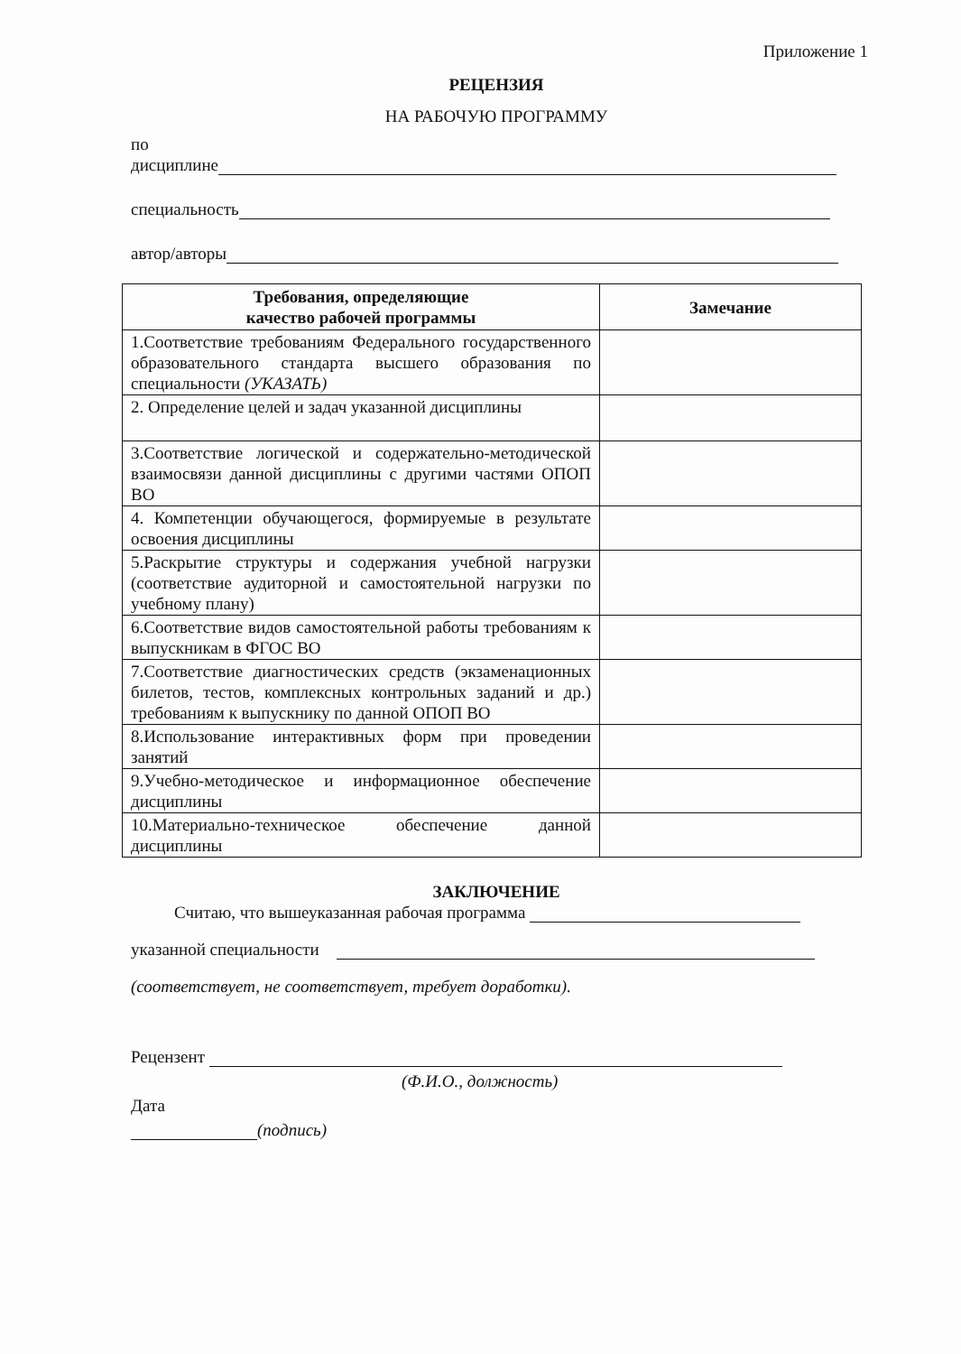Приложение 1
РЕЦЕНЗИЯ
НА РАБОЧУЮ ПРОГРАММУ
по
дисциплине
специальность
автор/авторы
| Требования, определяющие качество рабочей программы | Замечание |
| --- | --- |
| 1.Соответствие требованиям Федерального государственного образовательного стандарта высшего образования по специальности (УКАЗАТЬ) | |
| 2. Определение целей и задач указанной дисциплины | |
| 3.Соответствие логической и содержательно-методической взаимосвязи данной дисциплины с другими частями ОПОП ВО | |
| 4. Компетенции обучающегося, формируемые в результате освоения дисциплины | |
| 5.Раскрытие структуры и содержания учебной нагрузки (соответствие аудиторной и самостоятельной нагрузки по учебному плану) | |
| 6.Соответствие видов самостоятельной работы требованиям к выпускникам в ФГОС ВО | |
| 7.Соответствие диагностических средств (экзаменационных билетов, тестов, комплексных контрольных заданий и др.) требованиям к выпускнику по данной ОПОП ВО | |
| 8.Использование интерактивных форм при проведении занятий | |
| 9.Учебно-методическое и информационное обеспечение дисциплины | |
| 10.Материально-техническое обеспечение данной дисциплины | |
ЗАКЛЮЧЕНИЕ
Считаю, что вышеуказанная рабочая программа
указанной специальности
(соответствует, не соответствует, требует доработки).
Рецензент
(Ф.И.О., должность)
Дата
(подпись)